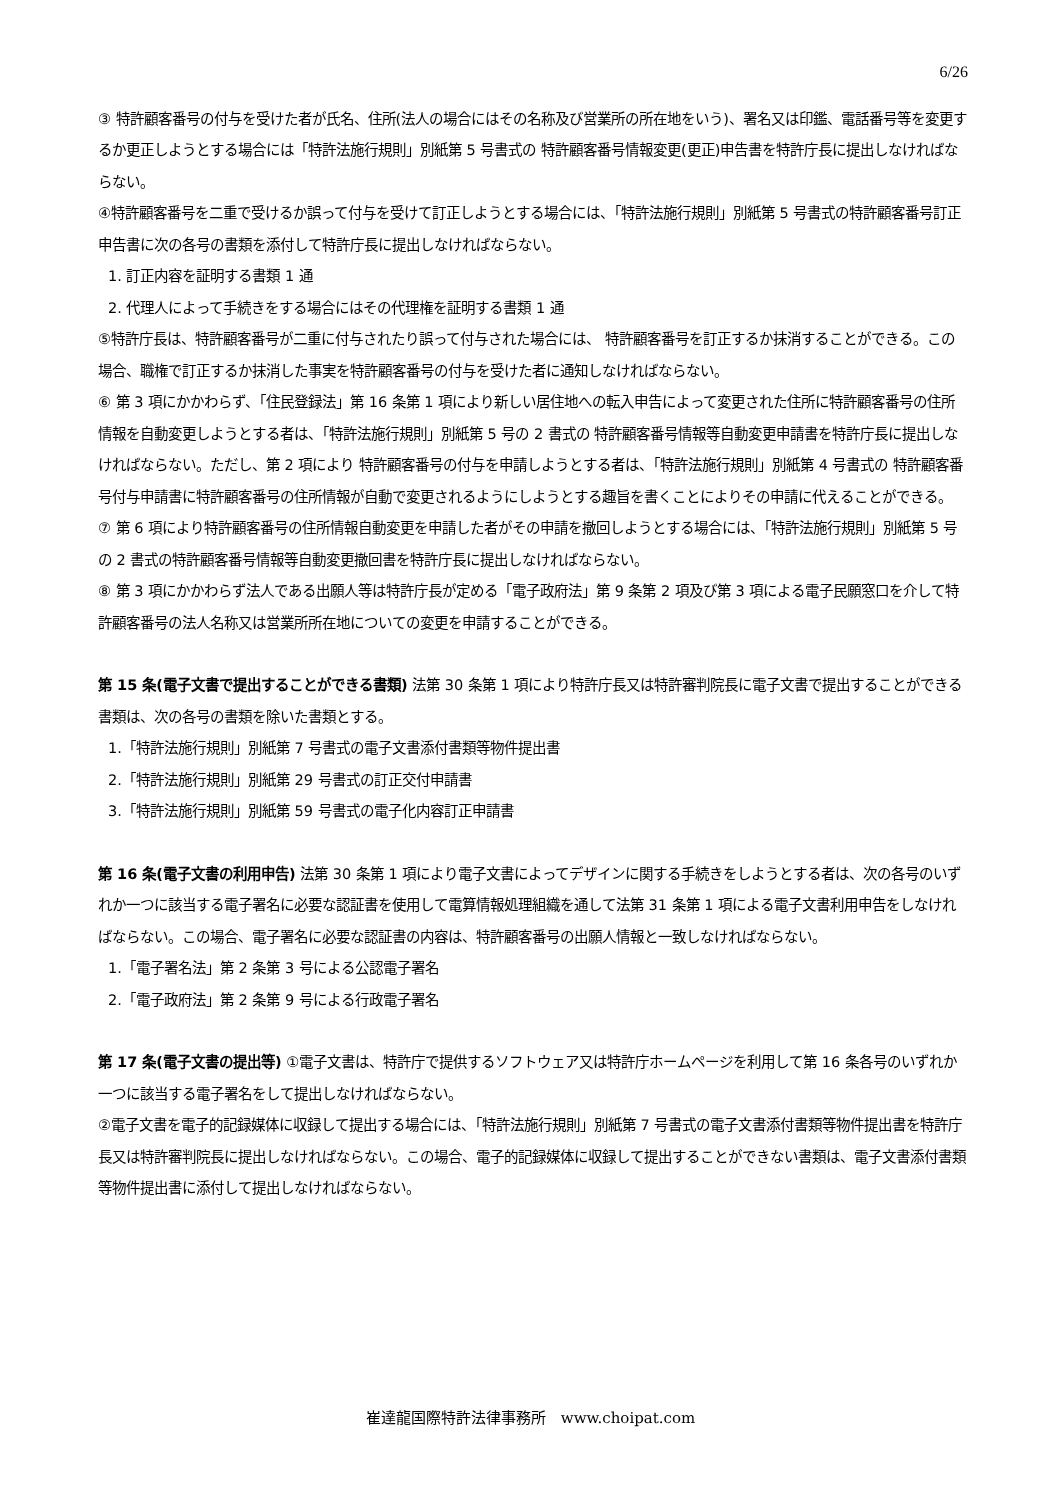6/26
③ 特許顧客番号の付与を受けた者が氏名、住所(法人の場合にはその名称及び営業所の所在地をいう)、署名又は印鑑、電話番号等を変更するか更正しようとする場合には「特許法施行規則」別紙第 5 号書式の 特許顧客番号情報変更(更正)申告書を特許庁長に提出しなければならない。
④特許顧客番号を二重で受けるか誤って付与を受けて訂正しようとする場合には、「特許法施行規則」別紙第 5 号書式の特許顧客番号訂正申告書に次の各号の書類を添付して特許庁長に提出しなければならない。
1. 訂正内容を証明する書類 1 通
2. 代理人によって手続きをする場合にはその代理権を証明する書類 1 通
⑤特許庁長は、特許顧客番号が二重に付与されたり誤って付与された場合には、 特許顧客番号を訂正するか抹消することができる。この場合、職権で訂正するか抹消した事実を特許顧客番号の付与を受けた者に通知しなければならない。
⑥ 第 3 項にかかわらず、「住民登録法」第 16 条第 1 項により新しい居住地への転入申告によって変更された住所に特許顧客番号の住所情報を自動変更しようとする者は、「特許法施行規則」別紙第 5 号の 2 書式の 特許顧客番号情報等自動変更申請書を特許庁長に提出しなければならない。ただし、第 2 項により 特許顧客番号の付与を申請しようとする者は、「特許法施行規則」別紙第 4 号書式の 特許顧客番号付与申請書に特許顧客番号の住所情報が自動で変更されるようにしようとする趣旨を書くことによりその申請に代えることができる。
⑦ 第 6 項により特許顧客番号の住所情報自動変更を申請した者がその申請を撤回しようとする場合には、「特許法施行規則」別紙第 5 号の 2 書式の特許顧客番号情報等自動変更撤回書を特許庁長に提出しなければならない。
⑧ 第 3 項にかかわらず法人である出願人等は特許庁長が定める「電子政府法」第 9 条第 2 項及び第 3 項による電子民願窓口を介して特許顧客番号の法人名称又は営業所所在地についての変更を申請することができる。
第 15 条(電子文書で提出することができる書類) 法第 30 条第 1 項により特許庁長又は特許審判院長に電子文書で提出することができる書類は、次の各号の書類を除いた書類とする。
1.「特許法施行規則」別紙第 7 号書式の電子文書添付書類等物件提出書
2.「特許法施行規則」別紙第 29 号書式の訂正交付申請書
3.「特許法施行規則」別紙第 59 号書式の電子化内容訂正申請書
第 16 条(電子文書の利用申告) 法第 30 条第 1 項により電子文書によってデザインに関する手続きをしようとする者は、次の各号のいずれか一つに該当する電子署名に必要な認証書を使用して電算情報処理組織を通して法第 31 条第 1 項による電子文書利用申告をしなければならない。この場合、電子署名に必要な認証書の内容は、特許顧客番号の出願人情報と一致しなければならない。
1.「電子署名法」第 2 条第 3 号による公認電子署名
2.「電子政府法」第 2 条第 9 号による行政電子署名
第 17 条(電子文書の提出等) ①電子文書は、特許庁で提供するソフトウェア又は特許庁ホームページを利用して第 16 条各号のいずれか一つに該当する電子署名をして提出しなければならない。
②電子文書を電子的記録媒体に収録して提出する場合には、「特許法施行規則」別紙第 7 号書式の電子文書添付書類等物件提出書を特許庁長又は特許審判院長に提出しなければならない。この場合、電子的記録媒体に収録して提出することができない書類は、電子文書添付書類等物件提出書に添付して提出しなければならない。
崔達龍国際特許法律事務所　www.choipat.com